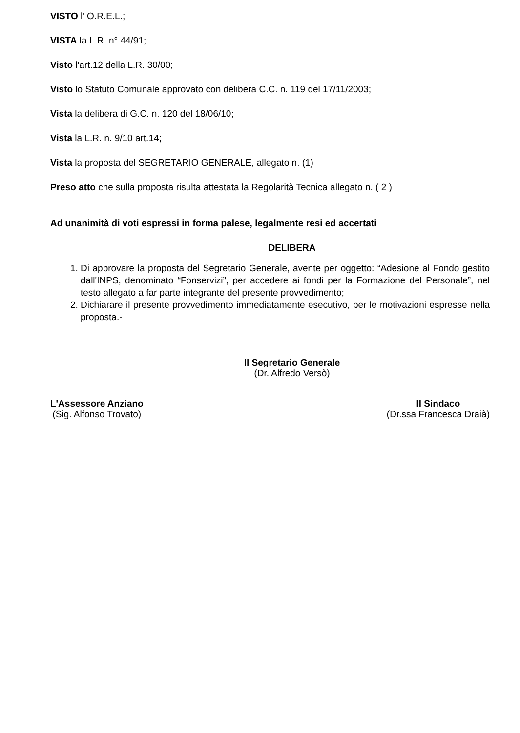VISTO l' O.R.E.L.;
VISTA la L.R. n° 44/91;
Visto l'art.12 della L.R. 30/00;
Visto lo Statuto Comunale approvato con delibera C.C. n. 119 del 17/11/2003;
Vista la delibera di G.C. n. 120 del 18/06/10;
Vista la L.R. n. 9/10 art.14;
Vista la proposta del SEGRETARIO GENERALE, allegato n. (1)
Preso atto che sulla proposta risulta attestata la Regolarità Tecnica allegato n. ( 2 )
Ad unanimità di voti espressi in forma palese, legalmente resi ed accertati
DELIBERA
1. Di approvare la proposta del Segretario Generale, avente per oggetto: “Adesione al Fondo gestito dall'INPS, denominato “Fonservizi”, per accedere ai fondi per la Formazione del Personale”, nel testo allegato a far parte integrante del presente provvedimento;
2. Dichiarare il presente provvedimento immediatamente esecutivo, per le motivazioni espresse nella proposta.-
Il Segretario Generale
(Dr. Alfredo Versò)
L'Assessore Anziano
(Sig. Alfonso Trovato)
Il Sindaco
(Dr.ssa Francesca Draià)